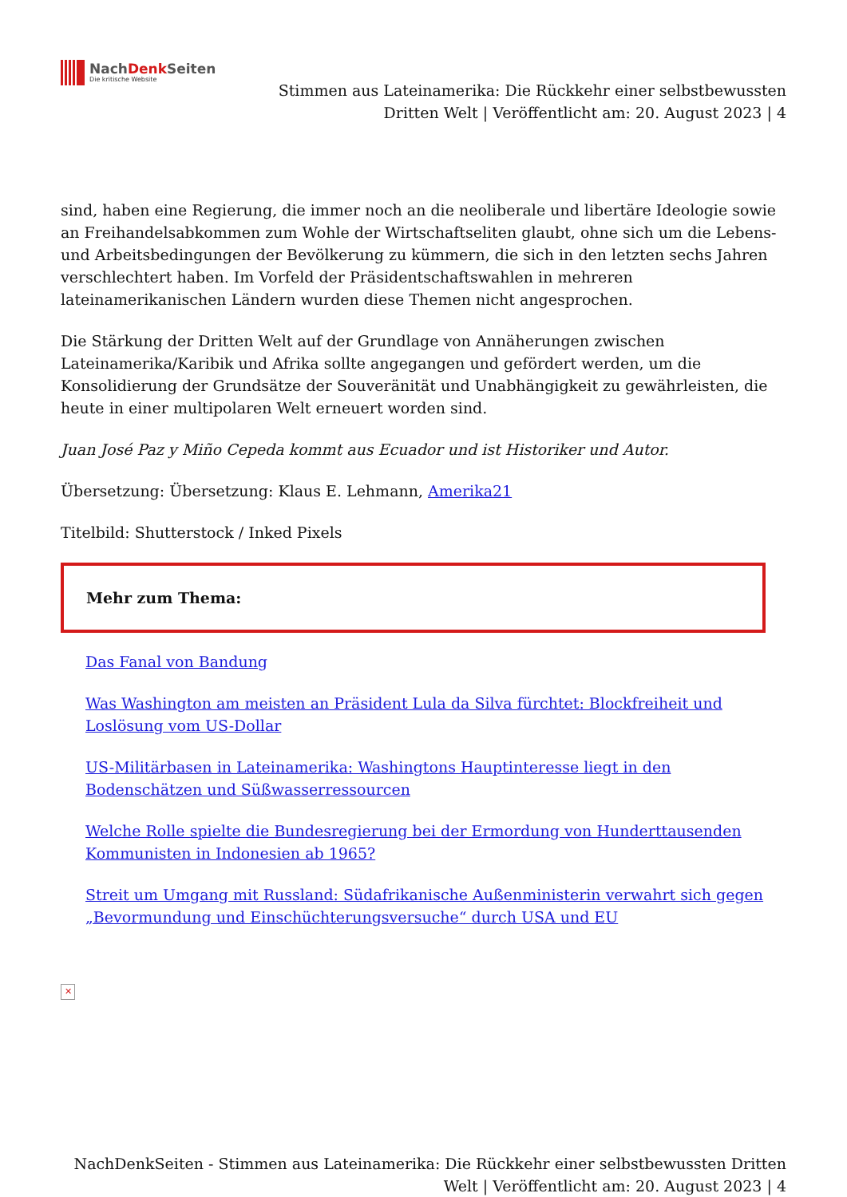NachDenk Seiten
Die kritische Website
Stimmen aus Lateinamerika: Die Rückkehr einer selbstbewussten
Dritten Welt | Veröffentlicht am: 20. August 2023 | 4
sind, haben eine Regierung, die immer noch an die neoliberale und libertäre Ideologie sowie an Freihandelsabkommen zum Wohle der Wirtschaftseliten glaubt, ohne sich um die Lebens- und Arbeitsbedingungen der Bevölkerung zu kümmern, die sich in den letzten sechs Jahren verschlechtert haben. Im Vorfeld der Präsidentschaftswahlen in mehreren lateinamerikanischen Ländern wurden diese Themen nicht angesprochen.
Die Stärkung der Dritten Welt auf der Grundlage von Annäherungen zwischen Lateinamerika/Karibik und Afrika sollte angegangen und gefördert werden, um die Konsolidierung der Grundsätze der Souveränität und Unabhängigkeit zu gewährleisten, die heute in einer multipolaren Welt erneuert worden sind.
Juan José Paz y Miño Cepeda kommt aus Ecuador und ist Historiker und Autor.
Übersetzung: Übersetzung: Klaus E. Lehmann, Amerika21
Titelbild: Shutterstock / Inked Pixels
Mehr zum Thema:
Das Fanal von Bandung
Was Washington am meisten an Präsident Lula da Silva fürchtet: Blockfreiheit und Loslösung vom US-Dollar
US-Militärbasen in Lateinamerika: Washingtons Hauptinteresse liegt in den Bodenschätzen und Süßwasserressourcen
Welche Rolle spielte die Bundesregierung bei der Ermordung von Hunderttausenden Kommunisten in Indonesien ab 1965?
Streit um Umgang mit Russland: Südafrikanische Außenministerin verwahrt sich gegen „Bevormundung und Einschüchterungsversuche“ durch USA und EU
✕
NachDenkSeiten - Stimmen aus Lateinamerika: Die Rückkehr einer selbstbewussten Dritten
Welt | Veröffentlicht am: 20. August 2023 | 4